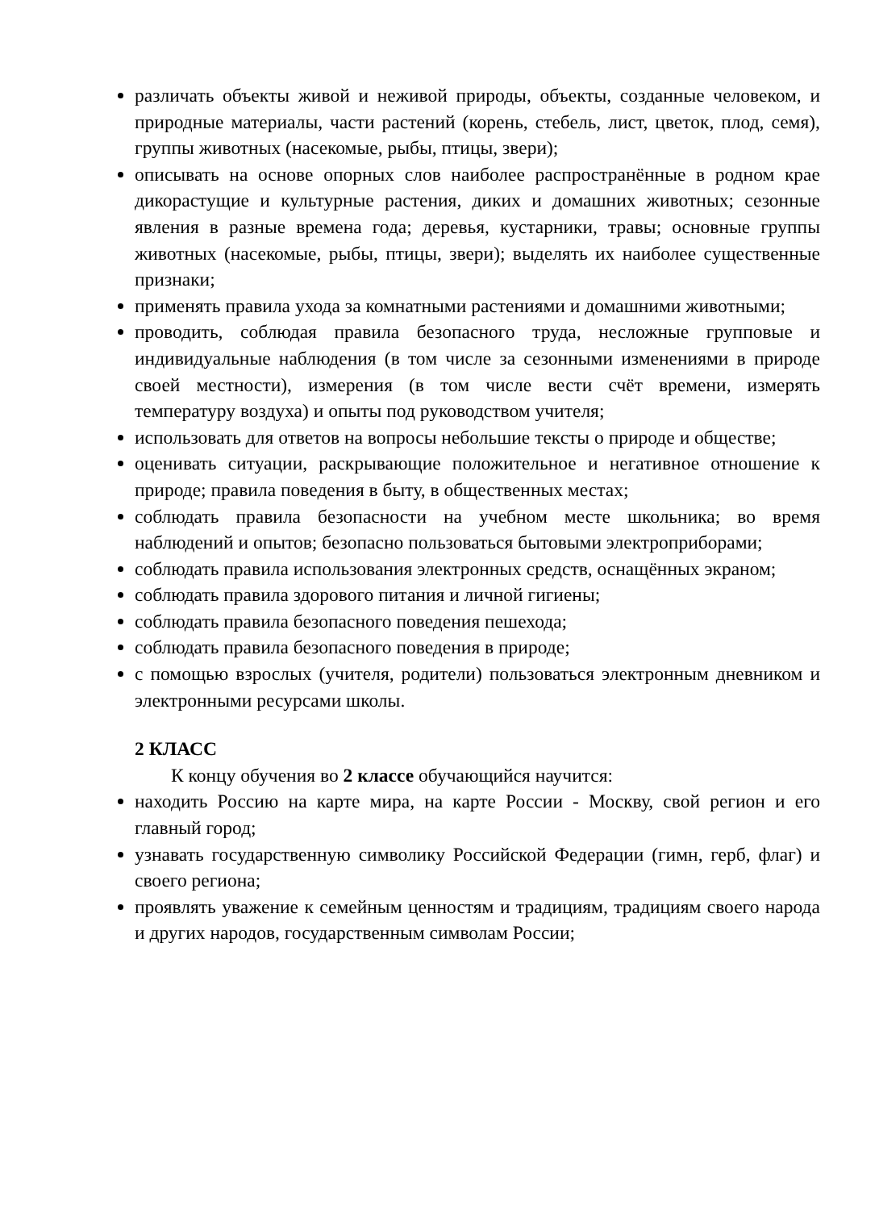различать объекты живой и неживой природы, объекты, созданные человеком, и природные материалы, части растений (корень, стебель, лист, цветок, плод, семя), группы животных (насекомые, рыбы, птицы, звери);
описывать на основе опорных слов наиболее распространённые в родном крае дикорастущие и культурные растения, диких и домашних животных; сезонные явления в разные времена года; деревья, кустарники, травы; основные группы животных (насекомые, рыбы, птицы, звери); выделять их наиболее существенные признаки;
применять правила ухода за комнатными растениями и домашними животными;
проводить, соблюдая правила безопасного труда, несложные групповые и индивидуальные наблюдения (в том числе за сезонными изменениями в природе своей местности), измерения (в том числе вести счёт времени, измерять температуру воздуха) и опыты под руководством учителя;
использовать для ответов на вопросы небольшие тексты о природе и обществе;
оценивать ситуации, раскрывающие положительное и негативное отношение к природе; правила поведения в быту, в общественных местах;
соблюдать правила безопасности на учебном месте школьника; во время наблюдений и опытов; безопасно пользоваться бытовыми электроприборами;
соблюдать правила использования электронных средств, оснащённых экраном;
соблюдать правила здорового питания и личной гигиены;
соблюдать правила безопасного поведения пешехода;
соблюдать правила безопасного поведения в природе;
с помощью взрослых (учителя, родители) пользоваться электронным дневником и электронными ресурсами школы.
2 КЛАСС
К концу обучения во 2 классе обучающийся научится:
находить Россию на карте мира, на карте России - Москву, свой регион и его главный город;
узнавать государственную символику Российской Федерации (гимн, герб, флаг) и своего региона;
проявлять уважение к семейным ценностям и традициям, традициям своего народа и других народов, государственным символам России;